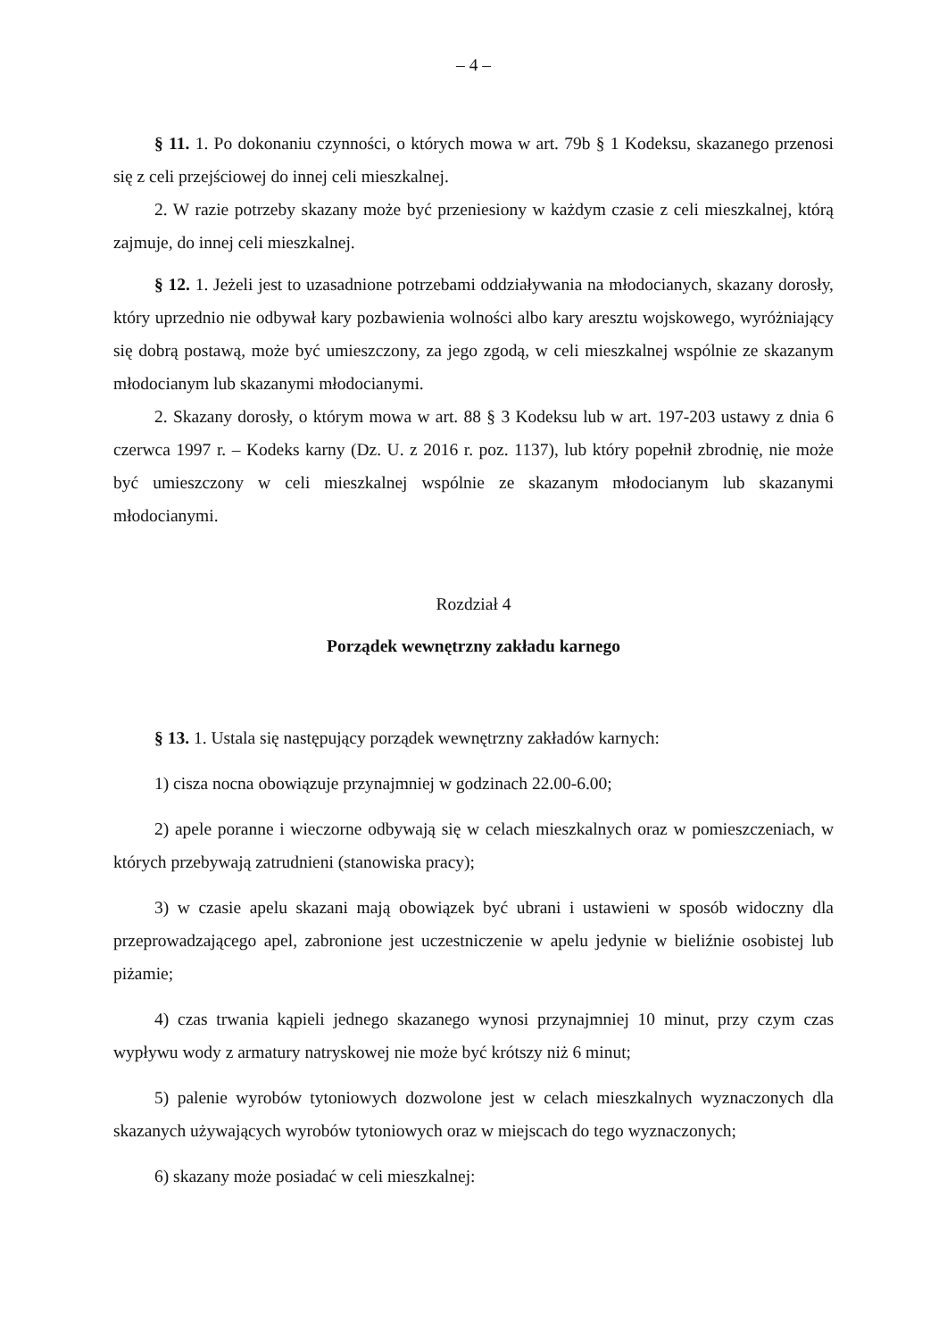– 4 –
§ 11. 1. Po dokonaniu czynności, o których mowa w art. 79b § 1 Kodeksu, skazanego przenosi się z celi przejściowej do innej celi mieszkalnej.
2. W razie potrzeby skazany może być przeniesiony w każdym czasie z celi mieszkalnej, którą zajmuje, do innej celi mieszkalnej.
§ 12. 1. Jeżeli jest to uzasadnione potrzebami oddziaływania na młodocianych, skazany dorosły, który uprzednio nie odbywał kary pozbawienia wolności albo kary aresztu wojskowego, wyróżniający się dobrą postawą, może być umieszczony, za jego zgodą, w celi mieszkalnej wspólnie ze skazanym młodocianym lub skazanymi młodocianymi.
2. Skazany dorosły, o którym mowa w art. 88 § 3 Kodeksu lub w art. 197-203 ustawy z dnia 6 czerwca 1997 r. – Kodeks karny (Dz. U. z 2016 r. poz. 1137), lub który popełnił zbrodnię, nie może być umieszczony w celi mieszkalnej wspólnie ze skazanym młodocianym lub skazanymi młodocianymi.
Rozdział 4
Porządek wewnętrzny zakładu karnego
§ 13. 1. Ustala się następujący porządek wewnętrzny zakładów karnych:
1) cisza nocna obowiązuje przynajmniej w godzinach 22.00-6.00;
2) apele poranne i wieczorne odbywają się w celach mieszkalnych oraz w pomieszczeniach, w których przebywają zatrudnieni (stanowiska pracy);
3) w czasie apelu skazani mają obowiązek być ubrani i ustawieni w sposób widoczny dla przeprowadzającego apel, zabronione jest uczestniczenie w apelu jedynie w bieliźnie osobistej lub piżamie;
4) czas trwania kąpieli jednego skazanego wynosi przynajmniej 10 minut, przy czym czas wypływu wody z armatury natryskowej nie może być krótszy niż 6 minut;
5) palenie wyrobów tytoniowych dozwolone jest w celach mieszkalnych wyznaczonych dla skazanych używających wyrobów tytoniowych oraz w miejscach do tego wyznaczonych;
6) skazany może posiadać w celi mieszkalnej: